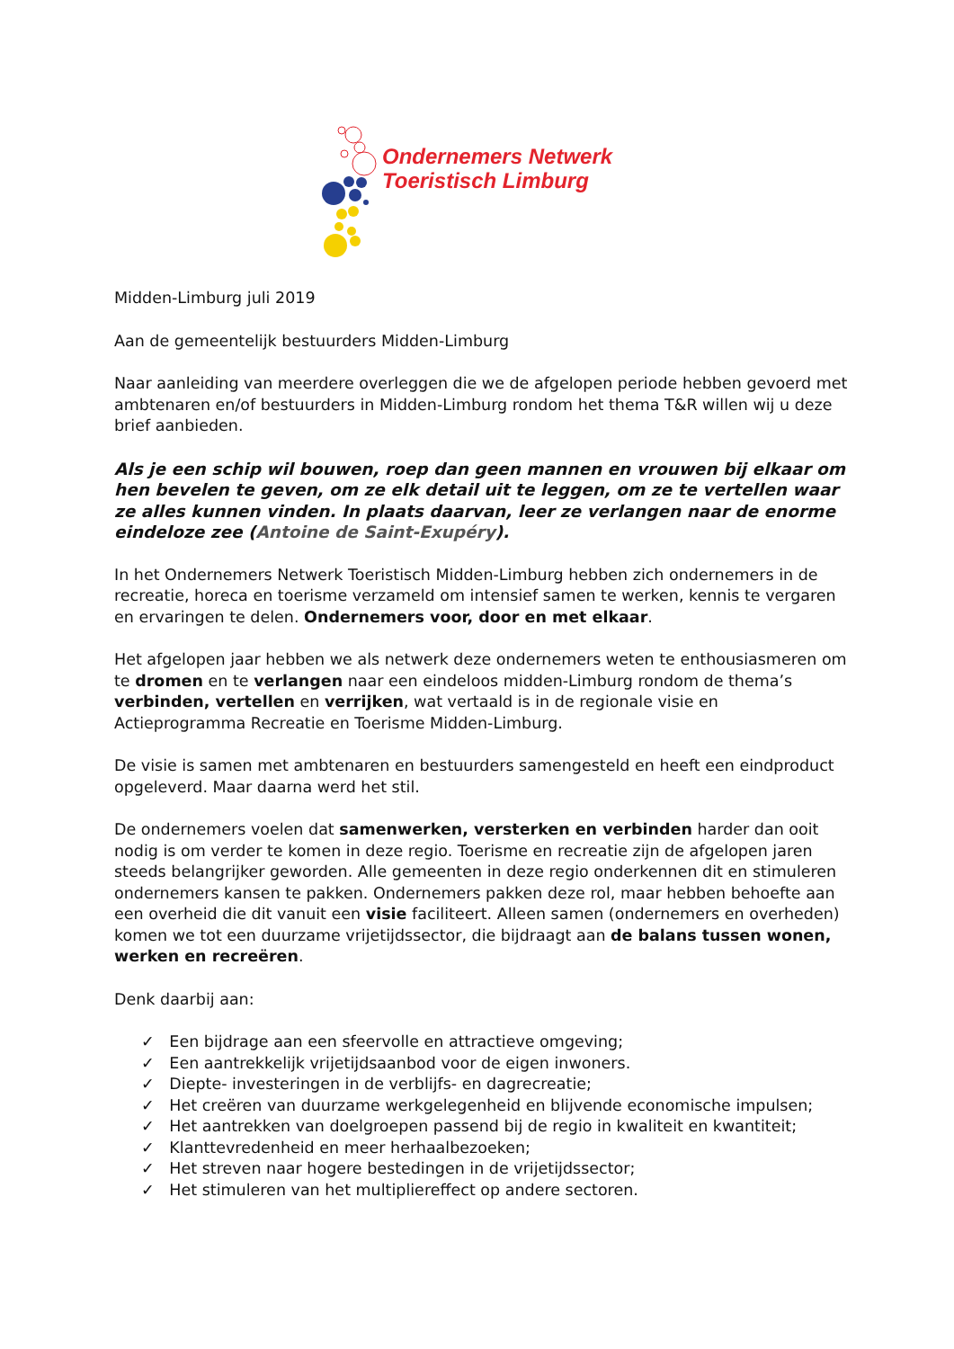Ondernemers Netwerk
Toeristisch Limburg
Midden-Limburg juli 2019
Aan de gemeentelijk bestuurders Midden-Limburg
Naar aanleiding van meerdere overleggen die we de afgelopen periode hebben gevoerd met ambtenaren en/of bestuurders in Midden-Limburg rondom het thema T&R willen wij u deze brief aanbieden.
Als je een schip wil bouwen, roep dan geen mannen en vrouwen bij elkaar om hen bevelen te geven, om ze elk detail uit te leggen, om ze te vertellen waar ze alles kunnen vinden. In plaats daarvan, leer ze verlangen naar de enorme eindeloze zee (Antoine de Saint-Exupéry).
In het Ondernemers Netwerk Toeristisch Midden-Limburg hebben zich ondernemers in de recreatie, horeca en toerisme verzameld om intensief samen te werken, kennis te vergaren en ervaringen te delen. Ondernemers voor, door en met elkaar.
Het afgelopen jaar hebben we als netwerk deze ondernemers weten te enthousiasmeren om te dromen en te verlangen naar een eindeloos midden-Limburg rondom de thema’s verbinden, vertellen en verrijken, wat vertaald is in de regionale visie en Actieprogramma Recreatie en Toerisme Midden-Limburg.
De visie is samen met ambtenaren en bestuurders samengesteld en heeft een eindproduct opgeleverd. Maar daarna werd het stil.
De ondernemers voelen dat samenwerken, versterken en verbinden harder dan ooit nodig is om verder te komen in deze regio. Toerisme en recreatie zijn de afgelopen jaren steeds belangrijker geworden. Alle gemeenten in deze regio onderkennen dit en stimuleren ondernemers kansen te pakken. Ondernemers pakken deze rol, maar hebben behoefte aan een overheid die dit vanuit een visie faciliteert. Alleen samen (ondernemers en overheden) komen we tot een duurzame vrijetijdssector, die bijdraagt aan de balans tussen wonen, werken en recreëren.
Denk daarbij aan:
✓ Een bijdrage aan een sfeervolle en attractieve omgeving;
✓ Een aantrekkelijk vrijetijdsaanbod voor de eigen inwoners.
✓ Diepte- investeringen in de verblijfs- en dagrecreatie;
✓ Het creëren van duurzame werkgelegenheid en blijvende economische impulsen;
✓ Het aantrekken van doelgroepen passend bij de regio in kwaliteit en kwantiteit;
✓ Klanttevredenheid en meer herhaalbezoeken;
✓ Het streven naar hogere bestedingen in de vrijetijdssector;
✓ Het stimuleren van het multipliereffect op andere sectoren.